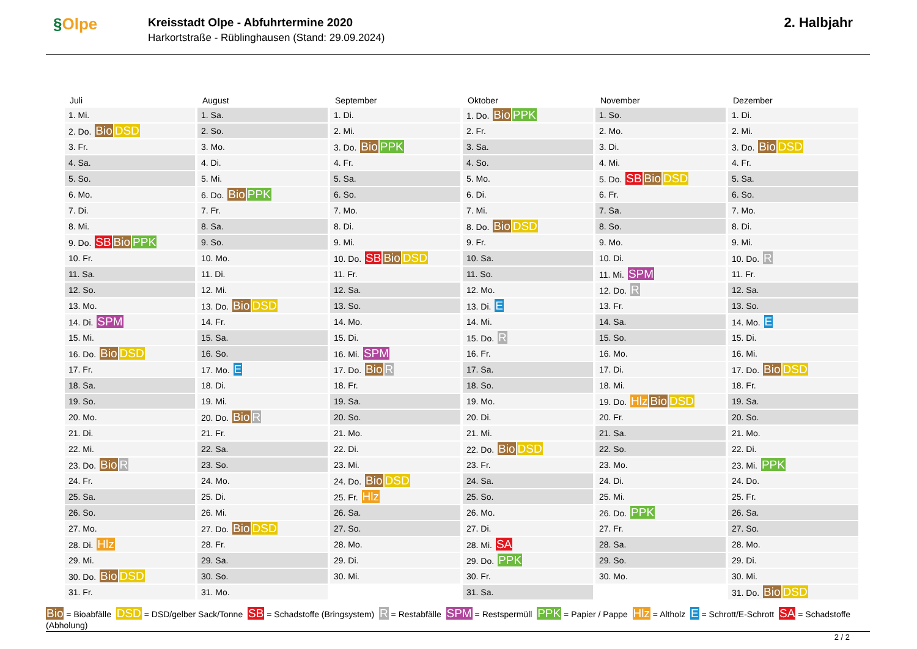§Olpe
Kreisstadt Olpe - Abfuhrtermine 2020
Harkortstraße - Rüblinghausen (Stand: 29.09.2024)
2. Halbjahr
| Juli | August | September | Oktober | November | Dezember |
| --- | --- | --- | --- | --- | --- |
| 1. Mi. | 1. Sa. | 1. Di. | 1. Do. Bio PPK | 1. So. | 1. Di. |
| 2. Do. Bio DSD | 2. So. | 2. Mi. | 2. Fr. | 2. Mo. | 2. Mi. |
| 3. Fr. | 3. Mo. | 3. Do. Bio PPK | 3. Sa. | 3. Di. | 3. Do. Bio DSD |
| 4. Sa. | 4. Di. | 4. Fr. | 4. So. | 4. Mi. | 4. Fr. |
| 5. So. | 5. Mi. | 5. Sa. | 5. Mo. | 5. Do. SB Bio DSD | 5. Sa. |
| 6. Mo. | 6. Do. Bio PPK | 6. So. | 6. Di. | 6. Fr. | 6. So. |
| 7. Di. | 7. Fr. | 7. Mo. | 7. Mi. | 7. Sa. | 7. Mo. |
| 8. Mi. | 8. Sa. | 8. Di. | 8. Do. Bio DSD | 8. So. | 8. Di. |
| 9. Do. SB Bio PPK | 9. So. | 9. Mi. | 9. Fr. | 9. Mo. | 9. Mi. |
| 10. Fr. | 10. Mo. | 10. Do. SB Bio DSD | 10. Sa. | 10. Di. | 10. Do. R |
| 11. Sa. | 11. Di. | 11. Fr. | 11. So. | 11. Mi. SPM | 11. Fr. |
| 12. So. | 12. Mi. | 12. Sa. | 12. Mo. | 12. Do. R | 12. Sa. |
| 13. Mo. | 13. Do. Bio DSD | 13. So. | 13. Di. E | 13. Fr. | 13. So. |
| 14. Di. SPM | 14. Fr. | 14. Mo. | 14. Mi. | 14. Sa. | 14. Mo. E |
| 15. Mi. | 15. Sa. | 15. Di. | 15. Do. R | 15. So. | 15. Di. |
| 16. Do. Bio DSD | 16. So. | 16. Mi. SPM | 16. Fr. | 16. Mo. | 16. Mi. |
| 17. Fr. | 17. Mo. E | 17. Do. Bio R | 17. Sa. | 17. Di. | 17. Do. Bio DSD |
| 18. Sa. | 18. Di. | 18. Fr. | 18. So. | 18. Mi. | 18. Fr. |
| 19. So. | 19. Mi. | 19. Sa. | 19. Mo. | 19. Do. Hlz Bio DSD | 19. Sa. |
| 20. Mo. | 20. Do. Bio R | 20. So. | 20. Di. | 20. Fr. | 20. So. |
| 21. Di. | 21. Fr. | 21. Mo. | 21. Mi. | 21. Sa. | 21. Mo. |
| 22. Mi. | 22. Sa. | 22. Di. | 22. Do. Bio DSD | 22. So. | 22. Di. |
| 23. Do. Bio R | 23. So. | 23. Mi. | 23. Fr. | 23. Mo. | 23. Mi. PPK |
| 24. Fr. | 24. Mo. | 24. Do. Bio DSD | 24. Sa. | 24. Di. | 24. Do. |
| 25. Sa. | 25. Di. | 25. Fr. Hlz | 25. So. | 25. Mi. | 25. Fr. |
| 26. So. | 26. Mi. | 26. Sa. | 26. Mo. | 26. Do. PPK | 26. Sa. |
| 27. Mo. | 27. Do. Bio DSD | 27. So. | 27. Di. | 27. Fr. | 27. So. |
| 28. Di. Hlz | 28. Fr. | 28. Mo. | 28. Mi. SA | 28. Sa. | 28. Mo. |
| 29. Mi. | 29. Sa. | 29. Di. | 29. Do. PPK | 29. So. | 29. Di. |
| 30. Do. Bio DSD | 30. So. | 30. Mi. | 30. Fr. | 30. Mo. | 30. Mi. |
| 31. Fr. | 31. Mo. | | 31. Sa. | | 31. Do. Bio DSD |
Bio = Bioabfälle DSD = DSD/gelber Sack/Tonne SB = Schadstoffe (Bringsystem) R = Restabfälle SPM = Restspermüll PPK = Papier / Pappe Hlz = Altholz E = Schrott/E-Schrott SA = Schadstoffe (Abholung)
2 / 2